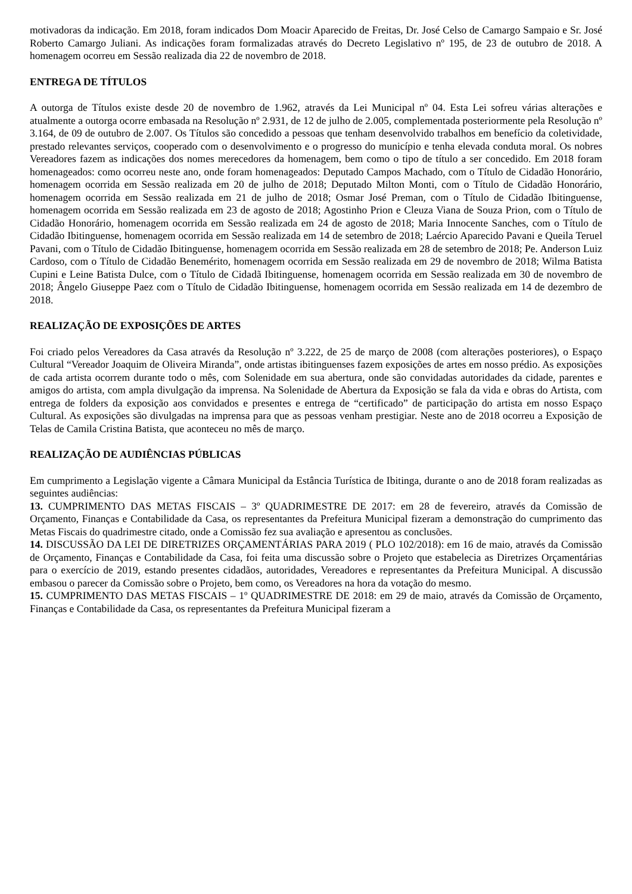motivadoras da indicação. Em 2018, foram indicados Dom Moacir Aparecido de Freitas, Dr. José Celso de Camargo Sampaio e Sr. José Roberto Camargo Juliani. As indicações foram formalizadas através do Decreto Legislativo nº 195, de 23 de outubro de 2018. A homenagem ocorreu em Sessão realizada dia 22 de novembro de 2018.
ENTREGA DE TÍTULOS
A outorga de Títulos existe desde 20 de novembro de 1.962, através da Lei Municipal nº 04. Esta Lei sofreu várias alterações e atualmente a outorga ocorre embasada na Resolução nº 2.931, de 12 de julho de 2.005, complementada posteriormente pela Resolução nº 3.164, de 09 de outubro de 2.007. Os Títulos são concedido a pessoas que tenham desenvolvido trabalhos em benefício da coletividade, prestado relevantes serviços, cooperado com o desenvolvimento e o progresso do município e tenha elevada conduta moral. Os nobres Vereadores fazem as indicações dos nomes merecedores da homenagem, bem como o tipo de título a ser concedido. Em 2018 foram homenageados: como ocorreu neste ano, onde foram homenageados: Deputado Campos Machado, com o Título de Cidadão Honorário, homenagem ocorrida em Sessão realizada em 20 de julho de 2018; Deputado Milton Monti, com o Título de Cidadão Honorário, homenagem ocorrida em Sessão realizada em 21 de julho de 2018; Osmar José Preman, com o Título de Cidadão Ibitinguense, homenagem ocorrida em Sessão realizada em 23 de agosto de 2018; Agostinho Prion e Cleuza Viana de Souza Prion, com o Título de Cidadão Honorário, homenagem ocorrida em Sessão realizada em 24 de agosto de 2018; Maria Innocente Sanches, com o Título de Cidadão Ibitinguense, homenagem ocorrida em Sessão realizada em 14 de setembro de 2018; Laércio Aparecido Pavani e Queila Teruel Pavani, com o Título de Cidadão Ibitinguense, homenagem ocorrida em Sessão realizada em 28 de setembro de 2018; Pe. Anderson Luiz Cardoso, com o Título de Cidadão Benemérito, homenagem ocorrida em Sessão realizada em 29 de novembro de 2018; Wilma Batista Cupini e Leine Batista Dulce, com o Título de Cidadã Ibitinguense, homenagem ocorrida em Sessão realizada em 30 de novembro de 2018; Ângelo Giuseppe Paez com o Título de Cidadão Ibitinguense, homenagem ocorrida em Sessão realizada em 14 de dezembro de 2018.
REALIZAÇÃO DE EXPOSIÇÕES DE ARTES
Foi criado pelos Vereadores da Casa através da Resolução nº 3.222, de 25 de março de 2008 (com alterações posteriores), o Espaço Cultural “Vereador Joaquim de Oliveira Miranda”, onde artistas ibitinguenses fazem exposições de artes em nosso prédio. As exposições de cada artista ocorrem durante todo o mês, com Solenidade em sua abertura, onde são convidadas autoridades da cidade, parentes e amigos do artista, com ampla divulgação da imprensa. Na Solenidade de Abertura da Exposição se fala da vida e obras do Artista, com entrega de folders da exposição aos convidados e presentes e entrega de “certificado” de participação do artista em nosso Espaço Cultural. As exposições são divulgadas na imprensa para que as pessoas venham prestigiar. Neste ano de 2018 ocorreu a Exposição de Telas de Camila Cristina Batista, que aconteceu no mês de março.
REALIZAÇÃO DE AUDIÊNCIAS PÚBLICAS
Em cumprimento a Legislação vigente a Câmara Municipal da Estância Turística de Ibitinga, durante o ano de 2018 foram realizadas as seguintes audiências:
13. CUMPRIMENTO DAS METAS FISCAIS – 3º QUADRIMESTRE DE 2017: em 28 de fevereiro, através da Comissão de Orçamento, Finanças e Contabilidade da Casa, os representantes da Prefeitura Municipal fizeram a demonstração do cumprimento das Metas Fiscais do quadrimestre citado, onde a Comissão fez sua avaliação e apresentou as conclusões.
14. DISCUSSÃO DA LEI DE DIRETRIZES ORÇAMENTÁRIAS PARA 2019 ( PLO 102/2018): em 16 de maio, através da Comissão de Orçamento, Finanças e Contabilidade da Casa, foi feita uma discussão sobre o Projeto que estabelecia as Diretrizes Orçamentárias para o exercício de 2019, estando presentes cidadãos, autoridades, Vereadores e representantes da Prefeitura Municipal. A discussão embasou o parecer da Comissão sobre o Projeto, bem como, os Vereadores na hora da votação do mesmo.
15. CUMPRIMENTO DAS METAS FISCAIS – 1º QUADRIMESTRE DE 2018: em 29 de maio, através da Comissão de Orçamento, Finanças e Contabilidade da Casa, os representantes da Prefeitura Municipal fizeram a